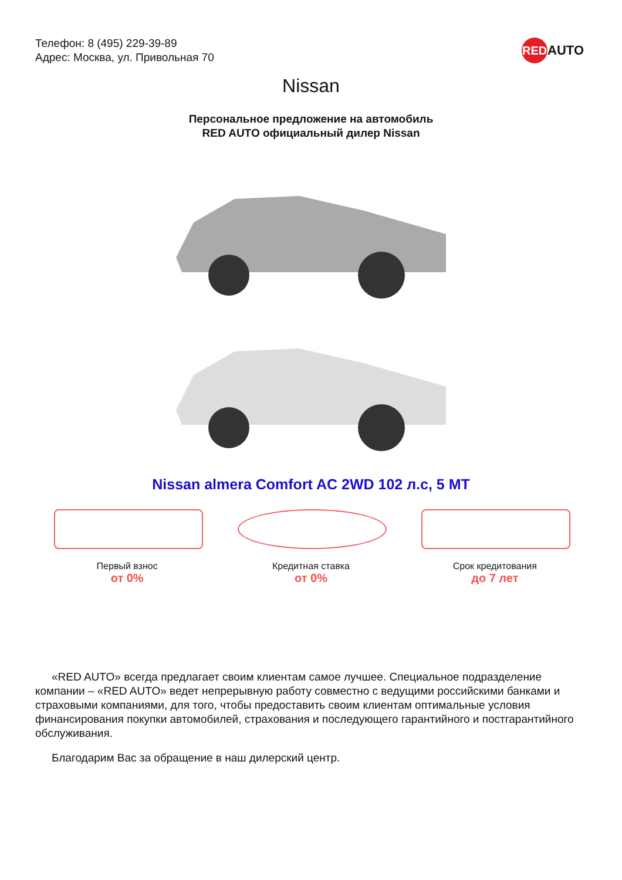Телефон: 8 (495) 229-39-89
Адрес: Москва, ул. Привольная 70
RED AUTO
Nissan
Персональное предложение на автомобиль
RED AUTO официальный дилер Nissan
Nissan almera Comfort AC 2WD 102 л.с, 5 MT
Первый взнос
от 0%
Кредитная ставка
от 0%
Срок кредитования
до 7 лет
«RED AUTO» всегда предлагает своим клиентам самое лучшее. Специальное подразделение компании – «RED AUTO» ведет непрерывную работу совместно с ведущими российскими банками и страховыми компаниями, для того, чтобы предоставить своим клиентам оптимальные условия финансирования покупки автомобилей, страхования и последующего гарантийного и постгарантийного обслуживания.
Благодарим Вас за обращение в наш дилерский центр.